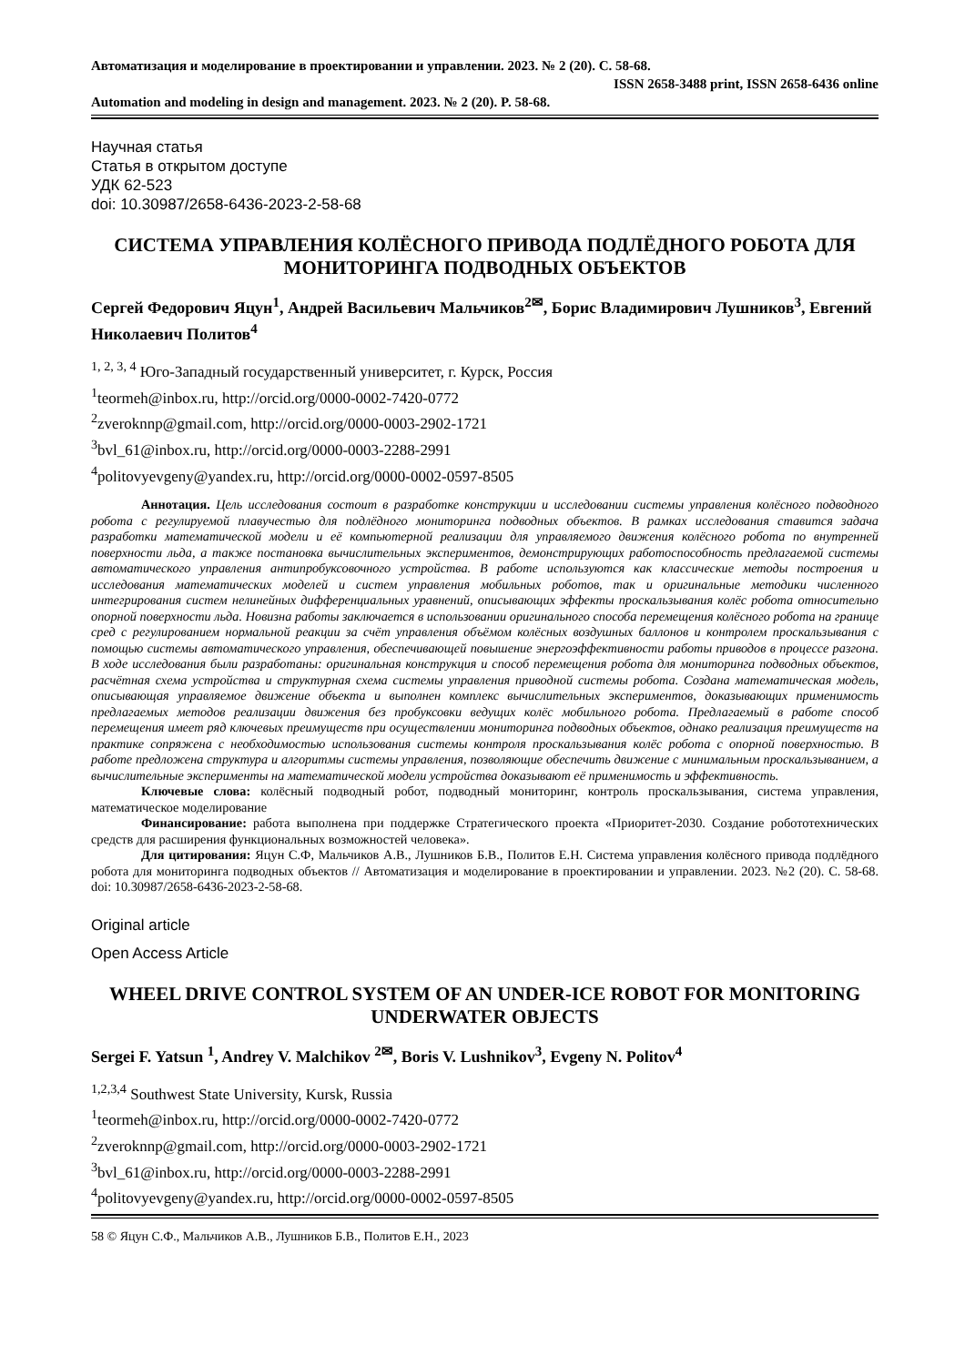Автоматизация и моделирование в проектировании и управлении. 2023. № 2 (20). С. 58-68.
ISSN 2658-3488 print, ISSN 2658-6436 online
Automation and modeling in design and management. 2023. № 2 (20). P. 58-68.
Научная статья
Статья в открытом доступе
УДК 62-523
doi: 10.30987/2658-6436-2023-2-58-68
СИСТЕМА УПРАВЛЕНИЯ КОЛЁСНОГО ПРИВОДА ПОДЛЁДНОГО РОБОТА ДЛЯ МОНИТОРИНГА ПОДВОДНЫХ ОБЪЕКТОВ
Сергей Федорович Яцун<sup>1</sup>, Андрей Васильевич Мальчиков<sup>2✉</sup>, Борис Владимирович Лушников<sup>3</sup>, Евгений Николаевич Политов<sup>4</sup>
<sup>1, 2, 3, 4</sup> Юго-Западный государственный университет, г. Курск, Россия
<sup>1</sup> teormeh@inbox.ru, http://orcid.org/0000-0002-7420-0772
<sup>2</sup> zveroknnp@gmail.com, http://orcid.org/0000-0003-2902-1721
<sup>3</sup> bvl_61@inbox.ru, http://orcid.org/0000-0003-2288-2991
<sup>4</sup> politovyevgeny@yandex.ru, http://orcid.org/0000-0002-0597-8505
Аннотация. Цель исследования состоит в разработке конструкции и исследовании системы управления колёсного подводного робота с регулируемой плавучестью для подлёдного мониторинга подводных объектов. В рамках исследования ставится задача разработки математической модели и её компьютерной реализации для управляемого движения колёсного робота по внутренней поверхности льда, а также постановка вычислительных экспериментов, демонстрирующих работоспособность предлагаемой системы автоматического управления антипробуксовочного устройства. В работе используются как классические методы построения и исследования математических моделей и систем управления мобильных роботов, так и оригинальные методики численного интегрирования систем нелинейных дифференциальных уравнений, описывающих эффекты проскальзывания колёс робота относительно опорной поверхности льда. Новизна работы заключается в использовании оригинального способа перемещения колёсного робота на границе сред с регулированием нормальной реакции за счёт управления объёмом колёсных воздушных баллонов и контролем проскальзывания с помощью системы автоматического управления, обеспечивающей повышение энергоэффективности работы приводов в процессе разгона. В ходе исследования были разработаны: оригинальная конструкция и способ перемещения робота для мониторинга подводных объектов, расчётная схема устройства и структурная схема системы управления приводной системы робота. Создана математическая модель, описывающая управляемое движение объекта и выполнен комплекс вычислительных экспериментов, доказывающих применимость предлагаемых методов реализации движения без пробуксовки ведущих колёс мобильного робота. Предлагаемый в работе способ перемещения имеет ряд ключевых преимуществ при осуществлении мониторинга подводных объектов, однако реализация преимуществ на практике сопряжена с необходимостью использования системы контроля проскальзывания колёс робота с опорной поверхностью. В работе предложена структура и алгоритмы системы управления, позволяющие обеспечить движение с минимальным проскальзыванием, а вычислительные эксперименты на математической модели устройства доказывают её применимость и эффективность.
Ключевые слова: колёсный подводный робот, подводный мониторинг, контроль проскальзывания, система управления, математическое моделирование
Финансирование: работа выполнена при поддержке Стратегического проекта «Приоритет-2030. Создание робототехнических средств для расширения функциональных возможностей человека».
Для цитирования: Яцун С.Ф, Мальчиков А.В., Лушников Б.В., Политов Е.Н. Система управления колёсного привода подлёдного робота для мониторинга подводных объектов // Автоматизация и моделирование в проектировании и управлении. 2023. №2 (20). С. 58-68. doi: 10.30987/2658-6436-2023-2-58-68.
Original article
Open Access Article
WHEEL DRIVE CONTROL SYSTEM OF AN UNDER-ICE ROBOT FOR MONITORING UNDERWATER OBJECTS
Sergei F. Yatsun <sup>1</sup>, Andrey V. Malchikov <sup>2✉</sup>, Boris V. Lushnikov<sup>3</sup>, Evgeny N. Politov<sup>4</sup>
<sup>1,2,3,4</sup> Southwest State University, Kursk, Russia
<sup>1</sup> teormeh@inbox.ru, http://orcid.org/0000-0002-7420-0772
<sup>2</sup> zveroknnp@gmail.com, http://orcid.org/0000-0003-2902-1721
<sup>3</sup> bvl_61@inbox.ru, http://orcid.org/0000-0003-2288-2991
<sup>4</sup> politovyevgeny@yandex.ru, http://orcid.org/0000-0002-0597-8505
58 © Яцун С.Ф., Мальчиков А.В., Лушников Б.В., Политов Е.Н., 2023